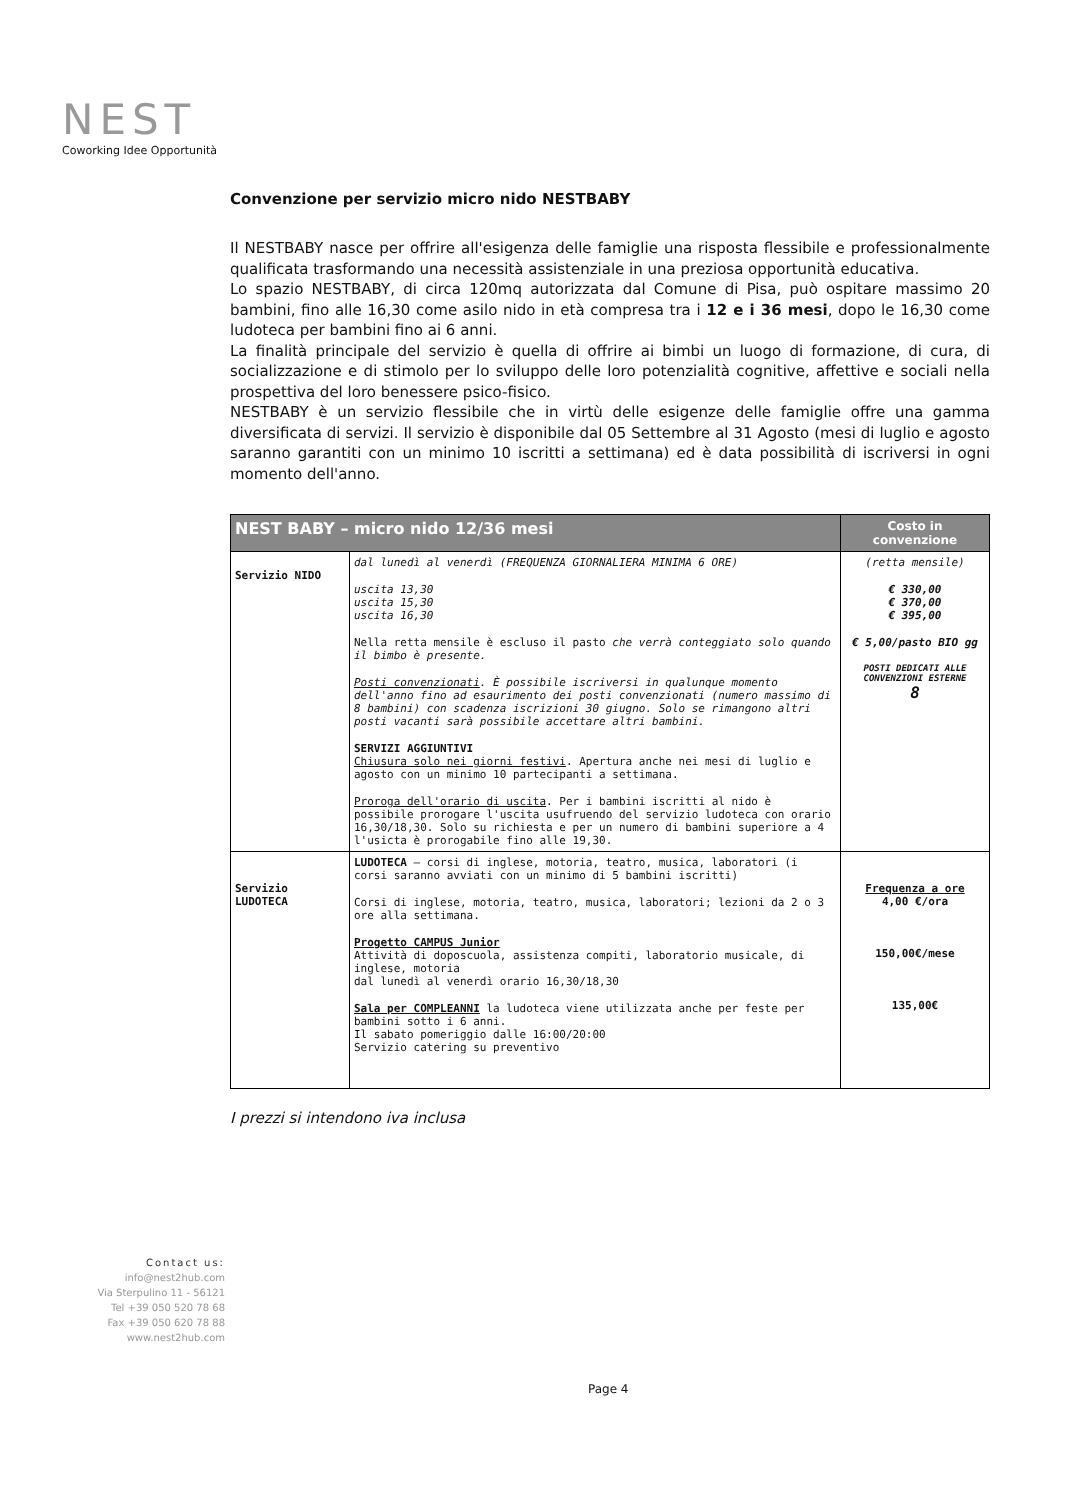NEST
Coworking Idee Opportunità
Convenzione per servizio micro nido NESTBABY
Il NESTBABY nasce per offrire all'esigenza delle famiglie una risposta flessibile e professionalmente qualificata trasformando una necessità assistenziale in una preziosa opportunità educativa.
Lo spazio NESTBABY, di circa 120mq autorizzata dal Comune di Pisa, può ospitare massimo 20 bambini, fino alle 16,30 come asilo nido in età compresa tra i 12 e i 36 mesi, dopo le 16,30 come ludoteca per bambini fino ai 6 anni.
La finalità principale del servizio è quella di offrire ai bimbi un luogo di formazione, di cura, di socializzazione e di stimolo per lo sviluppo delle loro potenzialità cognitive, affettive e sociali nella prospettiva del loro benessere psico-fisico.
NESTBABY è un servizio flessibile che in virtù delle esigenze delle famiglie offre una gamma diversificata di servizi. Il servizio è disponibile dal 05 Settembre al 31 Agosto (mesi di luglio e agosto saranno garantiti con un minimo 10 iscritti a settimana) ed è data possibilità di iscriversi in ogni momento dell'anno.
| NEST BABY – micro nido 12/36 mesi | | Costo in convenzione |
| --- | --- | --- |
| Servizio NIDO | dal lunedì al venerdì (FREQUENZA GIORNALIERA MINIMA 6 ORE) uscita 13,30 uscita 15,30 uscita 16,30 Nella retta mensile è escluso il pasto che verrà conteggiato solo quando il bimbo è presente. Posti convenzionati . È possibile iscriversi in qualunque momento dell'anno fino ad esaurimento dei posti convenzionati (numero massimo di 8 bambini) con scadenza iscrizioni 30 giugno. Solo se rimangono altri posti vacanti sarà possibile accettare altri bambini. SERVIZI AGGIUNTIVI Chiusura solo nei giorni festivi . Apertura anche nei mesi di luglio e agosto con un minimo 10 partecipanti a settimana. Proroga dell'orario di uscita . Per i bambini iscritti al nido è possibile prorogare l'uscita usufruendo del servizio ludoteca con orario 16,30/18,30. Solo su richiesta e per un numero di bambini superiore a 4 l'usicta è prorogabile fino alle 19,30. | (retta mensile) € 330,00 € 370,00 € 395,00 € 5,00/pasto BIO gg POSTI DEDICATI ALLE CONVENZIONI ESTERNE 8 |
| Servizio LUDOTECA | LUDOTECA – corsi di inglese, motoria, teatro, musica, laboratori (i corsi saranno avviati con un minimo di 5 bambini iscritti) Corsi di inglese, motoria, teatro, musica, laboratori; lezioni da 2 o 3 ore alla settimana. Progetto CAMPUS Junior Attività di doposcuola, assistenza compiti, laboratorio musicale, di inglese, motoria dal lunedì al venerdì orario 16,30/18,30 Sala per COMPLEANNI la ludoteca viene utilizzata anche per feste per bambini sotto i 6 anni. Il sabato pomeriggio dalle 16:00/20:00 Servizio catering su preventivo | Frequenza a ore 4,00 €/ora 150,00€/mese 135,00€ |
I prezzi si intendono iva inclusa
Contact us:
info@nest2hub.com
Via Sterpulino 11 - 56121
Tel +39 050 520 78 68
Fax +39 050 620 78 88
www.nest2hub.com
Page 4